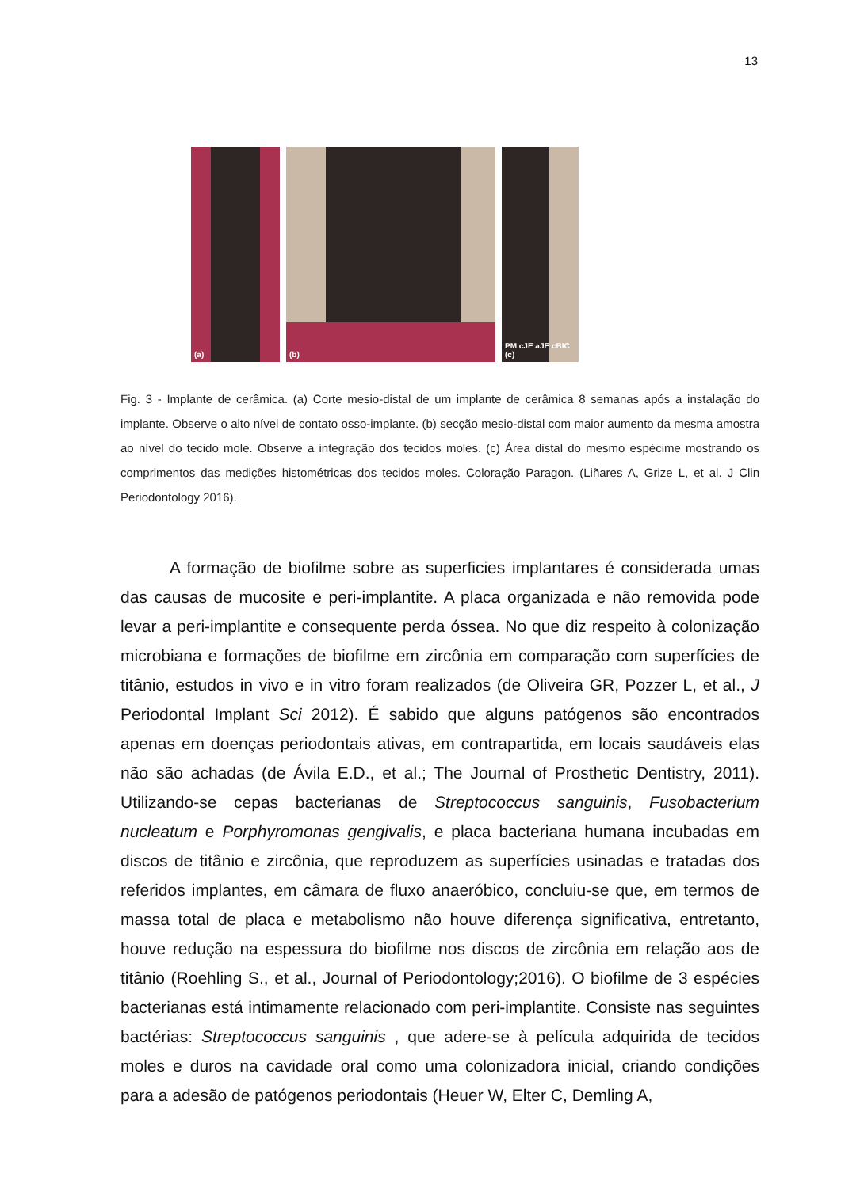13
(a)
(b)
PM cJE aJE cBIC (c)
Fig. 3 - Implante de cerâmica. (a) Corte mesio-distal de um implante de cerâmica 8 semanas após a instalação do implante. Observe o alto nível de contato osso-implante. (b) secção mesio-distal com maior aumento da mesma amostra ao nível do tecido mole. Observe a integração dos tecidos moles. (c) Área distal do mesmo espécime mostrando os comprimentos das medições histométricas dos tecidos moles. Coloração Paragon. (Liñares A, Grize L, et al. J Clin Periodontology 2016).
A formação de biofilme sobre as superficies implantares é considerada umas das causas de mucosite e peri-implantite. A placa organizada e não removida pode levar a peri-implantite e consequente perda óssea. No que diz respeito à colonização microbiana e formações de biofilme em zircônia em comparação com superfícies de titânio, estudos in vivo e in vitro foram realizados (de Oliveira GR, Pozzer L, et al., J Periodontal Implant Sci 2012). É sabido que alguns patógenos são encontrados apenas em doenças periodontais ativas, em contrapartida, em locais saudáveis elas não são achadas (de Ávila E.D., et al.; The Journal of Prosthetic Dentistry, 2011). Utilizando-se cepas bacterianas de Streptococcus sanguinis, Fusobacterium nucleatum e Porphyromonas gengivalis, e placa bacteriana humana incubadas em discos de titânio e zircônia, que reproduzem as superfícies usinadas e tratadas dos referidos implantes, em câmara de fluxo anaeróbico, concluiu-se que, em termos de massa total de placa e metabolismo não houve diferença significativa, entretanto, houve redução na espessura do biofilme nos discos de zircônia em relação aos de titânio (Roehling S., et al., Journal of Periodontology;2016). O biofilme de 3 espécies bacterianas está intimamente relacionado com peri-implantite. Consiste nas seguintes bactérias: Streptococcus sanguinis , que adere-se à película adquirida de tecidos moles e duros na cavidade oral como uma colonizadora inicial, criando condições para a adesão de patógenos periodontais (Heuer W, Elter C, Demling A,